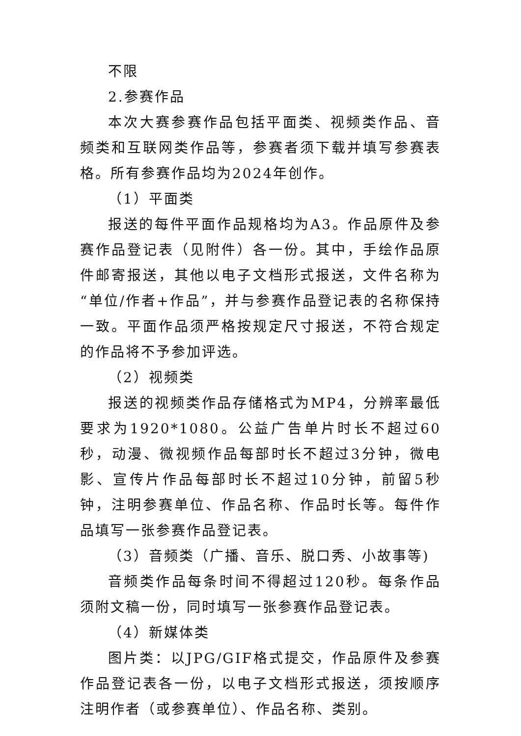不限
2.参赛作品
本次大赛参赛作品包括平面类、视频类作品、音频类和互联网类作品等，参赛者须下载并填写参赛表格。所有参赛作品均为2024年创作。
（1）平面类
报送的每件平面作品规格均为A3。作品原件及参赛作品登记表（见附件）各一份。其中，手绘作品原件邮寄报送，其他以电子文档形式报送，文件名称为“单位/作者+作品”，并与参赛作品登记表的名称保持一致。平面作品须严格按规定尺寸报送，不符合规定的作品将不予参加评选。
（2）视频类
报送的视频类作品存储格式为MP4，分辨率最低要求为1920*1080。公益广告单片时长不超过60秒，动漫、微视频作品每部时长不超过3分钟，微电影、宣传片作品每部时长不超过10分钟，前留5秒钟，注明参赛单位、作品名称、作品时长等。每件作品填写一张参赛作品登记表。
（3）音频类（广播、音乐、脱口秀、小故事等)
音频类作品每条时间不得超过120秒。每条作品须附文稿一份，同时填写一张参赛作品登记表。
（4）新媒体类
图片类：以JPG/GIF格式提交，作品原件及参赛作品登记表各一份，以电子文档形式报送，须按顺序注明作者（或参赛单位）、作品名称、类别。